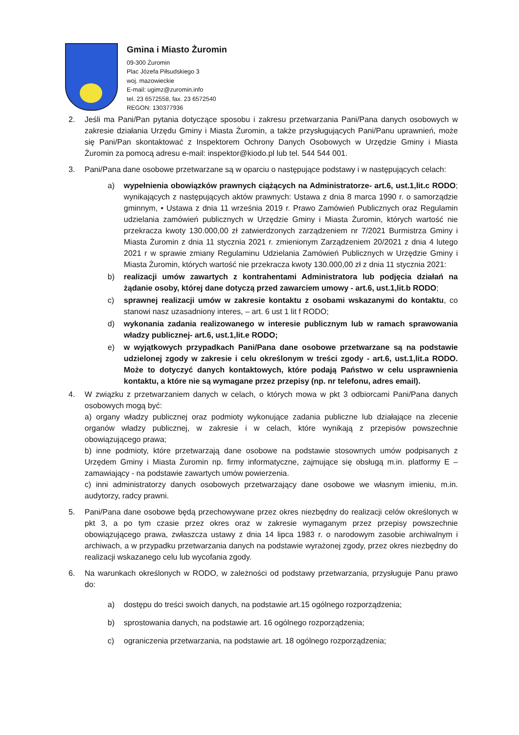Gmina i Miasto Żuromin
09-300 Żuromin
Plac Józefa Piłsudskiego 3
woj. mazowieckie
E-mail: ugimz@zuromin.info
tel. 23 6572558, fax. 23 6572540
REGON: 130377936
2. Jeśli ma Pani/Pan pytania dotyczące sposobu i zakresu przetwarzania Pani/Pana danych osobowych w zakresie działania Urzędu Gminy i Miasta Żuromin, a także przysługujących Pani/Panu uprawnień, może się Pani/Pan skontaktować z Inspektorem Ochrony Danych Osobowych w Urzędzie Gminy i Miasta Żuromin za pomocą adresu e-mail: inspektor@kiodo.pl lub tel. 544 544 001.
3. Pani/Pana dane osobowe przetwarzane są w oparciu o następujące podstawy i w następujących celach:
a) wypełnienia obowiązków prawnych ciążących na Administratorze- art.6, ust.1,lit.c RODO; wynikających z następujących aktów prawnych: Ustawa z dnia 8 marca 1990 r. o samorządzie gminnym, • Ustawa z dnia 11 września 2019 r. Prawo Zamówień Publicznych oraz Regulamin udzielania zamówień publicznych w Urzędzie Gminy i Miasta Żuromin, których wartość nie przekracza kwoty 130.000,00 zł zatwierdzonych zarządzeniem nr 7/2021 Burmistrza Gminy i Miasta Żuromin z dnia 11 stycznia 2021 r. zmienionym Zarządzeniem 20/2021 z dnia 4 lutego 2021 r w sprawie zmiany Regulaminu Udzielania Zamówień Publicznych w Urzędzie Gminy i Miasta Żuromin, których wartość nie przekracza kwoty 130.000,00 zł z dnia 11 stycznia 2021:
b) realizacji umów zawartych z kontrahentami Administratora lub podjęcia działań na żądanie osoby, której dane dotyczą przed zawarciem umowy - art.6, ust.1,lit.b RODO;
c) sprawnej realizacji umów w zakresie kontaktu z osobami wskazanymi do kontaktu, co stanowi nasz uzasadniony interes, – art. 6 ust 1 lit f RODO;
d) wykonania zadania realizowanego w interesie publicznym lub w ramach sprawowania władzy publicznej- art.6, ust.1,lit.e RODO;
e) w wyjątkowych przypadkach Pani/Pana dane osobowe przetwarzane są na podstawie udzielonej zgody w zakresie i celu określonym w treści zgody - art.6, ust.1,lit.a RODO. Może to dotyczyć danych kontaktowych, które podają Państwo w celu usprawnienia kontaktu, a które nie są wymagane przez przepisy (np. nr telefonu, adres email).
4. W związku z przetwarzaniem danych w celach, o których mowa w pkt 3 odbiorcami Pani/Pana danych osobowych mogą być:
a) organy władzy publicznej oraz podmioty wykonujące zadania publiczne lub działające na zlecenie organów władzy publicznej, w zakresie i w celach, które wynikają z przepisów powszechnie obowiązującego prawa;
b) inne podmioty, które przetwarzają dane osobowe na podstawie stosownych umów podpisanych z Urzędem Gminy i Miasta Żuromin np. firmy informatyczne, zajmujące się obsługą m.in. platformy E – zamawiający - na podstawie zawartych umów powierzenia.
c) inni administratorzy danych osobowych przetwarzający dane osobowe we własnym imieniu, m.in. audytorzy, radcy prawni.
5. Pani/Pana dane osobowe będą przechowywane przez okres niezbędny do realizacji celów określonych w pkt 3, a po tym czasie przez okres oraz w zakresie wymaganym przez przepisy powszechnie obowiązującego prawa, zwłaszcza ustawy z dnia 14 lipca 1983 r. o narodowym zasobie archiwalnym i archiwach, a w przypadku przetwarzania danych na podstawie wyrażonej zgody, przez okres niezbędny do realizacji wskazanego celu lub wycofania zgody.
6. Na warunkach określonych w RODO, w zależności od podstawy przetwarzania, przysługuje Panu prawo do:
a) dostępu do treści swoich danych, na podstawie art.15 ogólnego rozporządzenia;
b) sprostowania danych, na podstawie art. 16 ogólnego rozporządzenia;
c) ograniczenia przetwarzania, na podstawie art. 18 ogólnego rozporządzenia;